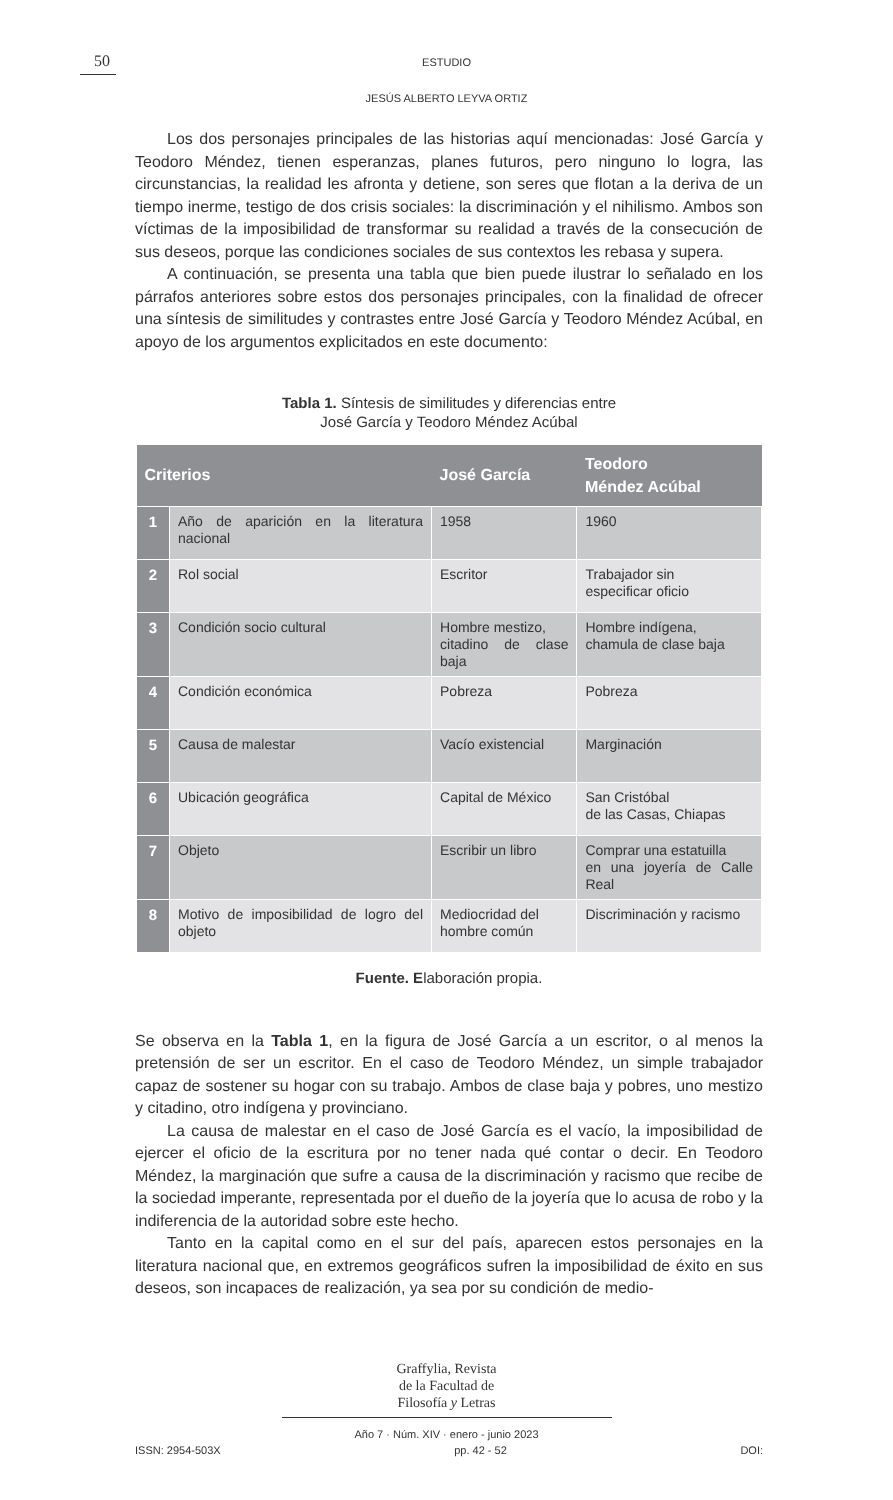50
ESTUDIO
JESÚS ALBERTO LEYVA ORTIZ
Los dos personajes principales de las historias aquí mencionadas: José García y Teodoro Méndez, tienen esperanzas, planes futuros, pero ninguno lo logra, las circunstancias, la realidad les afronta y detiene, son seres que flotan a la deriva de un tiempo inerme, testigo de dos crisis sociales: la discriminación y el nihilismo. Ambos son víctimas de la imposibilidad de transformar su realidad a través de la consecución de sus deseos, porque las condiciones sociales de sus contextos les rebasa y supera.
A continuación, se presenta una tabla que bien puede ilustrar lo señalado en los párrafos anteriores sobre estos dos personajes principales, con la finalidad de ofrecer una síntesis de similitudes y contrastes entre José García y Teodoro Méndez Acúbal, en apoyo de los argumentos explicitados en este documento:
Tabla 1. Síntesis de similitudes y diferencias entre
José García y Teodoro Méndez Acúbal
| Criterios | | José García | Teodoro Méndez Acúbal |
| --- | --- | --- | --- |
| 1 | Año de aparición en la literatura nacional | 1958 | 1960 |
| 2 | Rol social | Escritor | Trabajador sin especificar oficio |
| 3 | Condición socio cultural | Hombre mestizo, citadino de clase baja | Hombre indígena, chamula de clase baja |
| 4 | Condición económica | Pobreza | Pobreza |
| 5 | Causa de malestar | Vacío existencial | Marginación |
| 6 | Ubicación geográfica | Capital de México | San Cristóbal de las Casas, Chiapas |
| 7 | Objeto | Escribir un libro | Comprar una estatuilla en una joyería de Calle Real |
| 8 | Motivo de imposibilidad de logro del objeto | Mediocridad del hombre común | Discriminación y racismo |
Fuente. Elaboración propia.
Se observa en la Tabla 1, en la figura de José García a un escritor, o al menos la pretensión de ser un escritor. En el caso de Teodoro Méndez, un simple trabajador capaz de sostener su hogar con su trabajo. Ambos de clase baja y pobres, uno mestizo y citadino, otro indígena y provinciano.
La causa de malestar en el caso de José García es el vacío, la imposibilidad de ejercer el oficio de la escritura por no tener nada qué contar o decir. En Teodoro Méndez, la marginación que sufre a causa de la discriminación y racismo que recibe de la sociedad imperante, representada por el dueño de la joyería que lo acusa de robo y la indiferencia de la autoridad sobre este hecho.
Tanto en la capital como en el sur del país, aparecen estos personajes en la literatura nacional que, en extremos geográficos sufren la imposibilidad de éxito en sus deseos, son incapaces de realización, ya sea por su condición de medio-
Graffylia, Revista
de la Facultad de
Filosofía y Letras
Año 7 · Núm. XIV · enero - junio 2023
ISSN: 2954-503X pp. 42 - 52 DOI: